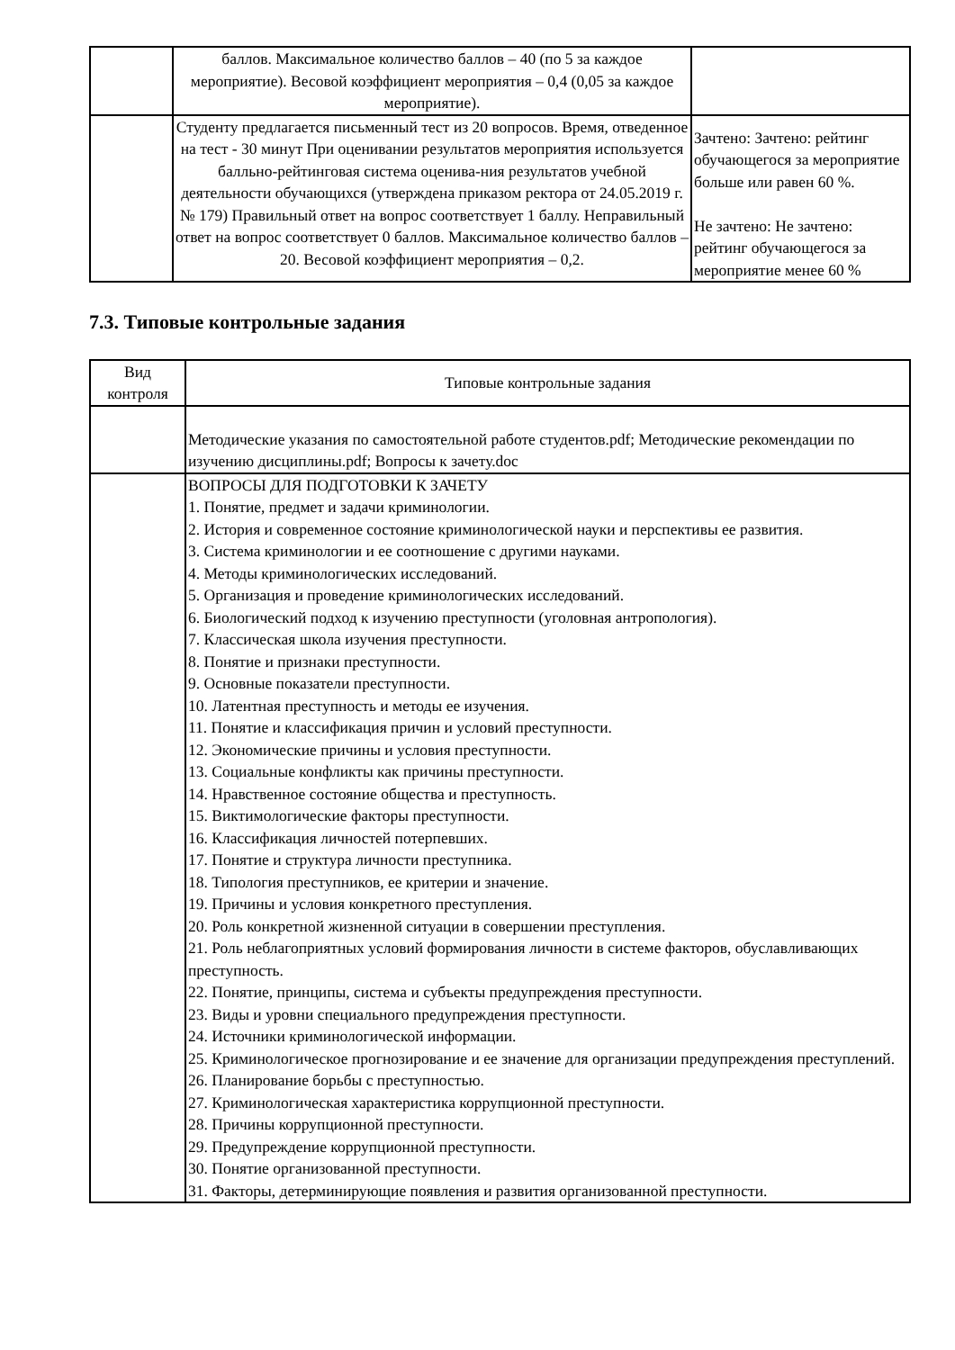| | баллов. Максимальное количество баллов – 40 (по 5 за каждое мероприятие). Весовой коэффициент мероприятия – 0,4 (0,05 за каждое мероприятие). | |
| | Студенту предлагается письменный тест из 20 вопросов. Время, отведенное на тест - 30 минут При оценивании результатов мероприятия используется балльно-рейтинговая система оценива-ния результатов учебной деятельности обучающихся (утверждена приказом ректора от 24.05.2019 г. № 179) Правильный ответ на вопрос соответствует 1 баллу. Неправильный ответ на вопрос соответствует 0 баллов. Максимальное количество баллов – 20. Весовой коэффициент мероприятия – 0,2. | Зачтено: Зачтено: рейтинг обучающегося за мероприятие больше или равен 60 %. Не зачтено: Не зачтено: рейтинг обучающегося за мероприятие менее 60 % |
7.3. Типовые контрольные задания
| Вид контроля | Типовые контрольные задания |
| --- | --- |
| | Методические указания по самостоятельной работе студентов.pdf; Методические рекомендации по изучению дисциплины.pdf; Вопросы к зачету.doc |
| | ВОПРОСЫ ДЛЯ ПОДГОТОВКИ К ЗАЧЕТУ 1. Понятие, предмет и задачи криминологии. 2. История и современное состояние криминологической науки и перспективы ее развития. 3. Система криминологии и ее соотношение с другими науками. 4. Методы криминологических исследований. 5. Организация и проведение криминологических исследований. 6. Биологический подход к изучению преступности (уголовная антропология). 7. Классическая школа изучения преступности. 8. Понятие и признаки преступности. 9. Основные показатели преступности. 10. Латентная преступность и методы ее изучения. 11. Понятие и классификация причин и условий преступности. 12. Экономические причины и условия преступности. 13. Социальные конфликты как причины преступности. 14. Нравственное состояние общества и преступность. 15. Виктимологические факторы преступности. 16. Классификация личностей потерпевших. 17. Понятие и структура личности преступника. 18. Типология преступников, ее критерии и значение. 19. Причины и условия конкретного преступления. 20. Роль конкретной жизненной ситуации в совершении преступления. 21. Роль неблагоприятных условий формирования личности в системе факторов, обуславливающих преступность. 22. Понятие, принципы, система и субъекты предупреждения преступности. 23. Виды и уровни специального предупреждения преступности. 24. Источники криминологической информации. 25. Криминологическое прогнозирование и ее значение для организации предупреждения преступлений. 26. Планирование борьбы с преступностью. 27. Криминологическая характеристика коррупционной преступности. 28. Причины коррупционной преступности. 29. Предупреждение коррупционной преступности. 30. Понятие организованной преступности. 31. Факторы, детерминирующие появления и развития организованной преступности. |